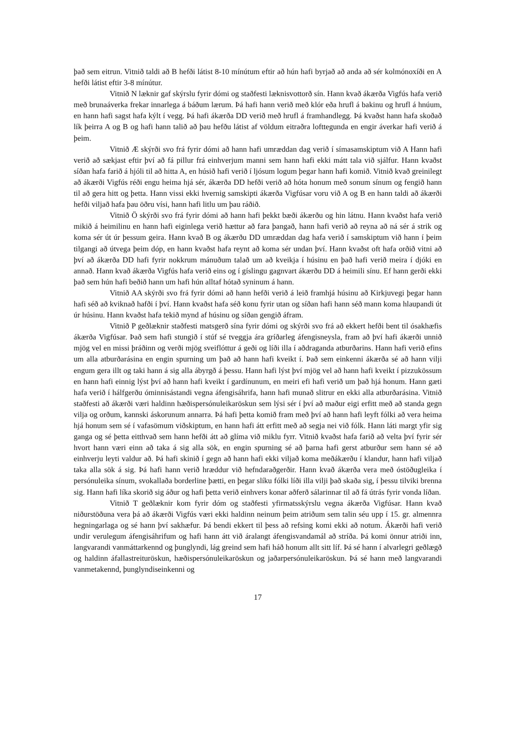það sem eitrun. Vitnið taldi að B hefði látist 8-10 mínútum eftir að hún hafi byrjað að anda að sér kolmónoxíði en A hefði látist eftir 3-8 mínútur.
Vitnið N læknir gaf skýrslu fyrir dómi og staðfesti læknisvottorð sín. Hann kvað ákærða Vigfús hafa verið með brunaáverka frekar innarlega á báðum lærum. Þá hafi hann verið með klór eða hrufl á bakinu og hrufl á hnúum, en hann hafi sagst hafa kýlt í vegg. Þá hafi ákærða DD verið með hrufl á framhandlegg. Þá kvaðst hann hafa skoðað lík þeirra A og B og hafi hann talið að þau hefðu látist af völdum eitraðra lofttegunda en engir áverkar hafi verið á þeim.
Vitnið Æ skýrði svo frá fyrir dómi að hann hafi umræddan dag verið í símasamskiptum við A Hann hafi verið að sækjast eftir því að fá pillur frá einhverjum manni sem hann hafi ekki mátt tala við sjálfur. Hann kvaðst síðan hafa farið á hjóli til að hitta A, en húsið hafi verið í ljósum logum þegar hann hafi komið. Vitnið kvað greinilegt að ákærði Vigfús réði engu heima hjá sér, ákærða DD hefði verið að hóta honum með sonum sínum og fengið hann til að gera hitt og þetta. Hann vissi ekki hvernig samskipti ákærða Vigfúsar voru við A og B en hann taldi að ákærði hefði viljað hafa þau öðru vísi, hann hafi litlu um þau ráðið.
Vitnið Ö skýrði svo frá fyrir dómi að hann hafi þekkt bæði ákærðu og hin látnu. Hann kvaðst hafa verið mikið á heimilinu en hann hafi eiginlega verið hættur að fara þangað, hann hafi verið að reyna að ná sér á strik og koma sér út úr þessum geira. Hann kvað B og ákærðu DD umræddan dag hafa verið í samskiptum við hann í þeim tilgangi að útvega þeim dóp, en hann kvaðst hafa reynt að koma sér undan því. Hann kvaðst oft hafa orðið vitni að því að ákærða DD hafi fyrir nokkrum mánuðum talað um að kveikja í húsinu en það hafi verið meira í djóki en annað. Hann kvað ákærða Vigfús hafa verið eins og í gíslingu gagnvart ákærðu DD á heimili sínu. Ef hann gerði ekki það sem hún hafi beðið hann um hafi hún alltaf hótað syninum á hann.
Vitnið AA skýrði svo frá fyrir dómi að hann hefði verið á leið framhjá húsinu að Kirkjuvegi þegar hann hafi séð að kviknað hafði í því. Hann kvaðst hafa séð konu fyrir utan og síðan hafi hann séð mann koma hlaupandi út úr húsinu. Hann kvaðst hafa tekið mynd af húsinu og síðan gengið áfram.
Vitnið P geðlæknir staðfesti matsgerð sína fyrir dómi og skýrði svo frá að ekkert hefði bent til ósakhæfis ákærða Vigfúsar. Það sem hafi stungið í stúf sé tveggja ára gríðarleg áfengisneysla, fram að því hafi ákærði unnið mjög vel en missi þráðinn og verði mjög sveiflóttur á geði og líði illa í aðdraganda atburðarins. Hann hafi verið efins um alla atburðarásina en engin spurning um það að hann hafi kveikt í. Það sem einkenni ákærða sé að hann vilji engum gera illt og taki hann á sig alla ábyrgð á þessu. Hann hafi lýst því mjög vel að hann hafi kveikt í pizzukössum en hann hafi einnig lýst því að hann hafi kveikt í gardínunum, en meiri efi hafi verið um það hjá honum. Hann gæti hafa verið í hálfgerðu óminnisástandi vegna áfengisáhrifa, hann hafi munað slitrur en ekki alla atburðarásina. Vitnið staðfesti að ákærði væri haldinn hæðispersónuleikaröskun sem lýsi sér í því að maður eigi erfitt með að standa gegn vilja og orðum, kannski áskorunum annarra. Þá hafi þetta komið fram með því að hann hafi leyft fólki að vera heima hjá honum sem sé í vafasömum viðskiptum, en hann hafi átt erfitt með að segja nei við fólk. Hann láti margt yfir sig ganga og sé þetta eitthvað sem hann hefði átt að glíma við miklu fyrr. Vitnið kvaðst hafa farið að velta því fyrir sér hvort hann væri einn að taka á sig alla sök, en engin spurning sé að þarna hafi gerst atburður sem hann sé að einhverju leyti valdur að. Þá hafi skinið í gegn að hann hafi ekki viljað koma meðákærðu í klandur, hann hafi viljað taka alla sök á sig. Þá hafi hann verið hræddur við hefndaraðgerðir. Hann kvað ákærða vera með óstöðugleika í persónuleika sínum, svokallaða borderline þætti, en þegar slíku fólki líði illa vilji það skaða sig, í þessu tilviki brenna sig. Hann hafi líka skorið sig áður og hafi þetta verið einhvers konar aðferð sálarinnar til að fá útrás fyrir vonda líðan.
Vitnið T geðlæknir kom fyrir dóm og staðfesti yfirmatsskýrslu vegna ákærða Vigfúsar. Hann kvað niðurstöðuna vera þá að ákærði Vigfús væri ekki haldinn neinum þeim atriðum sem talin séu upp í 15. gr. almennra hegningarlaga og sé hann því sakhæfur. Þá bendi ekkert til þess að refsing komi ekki að notum. Ákærði hafi verið undir verulegum áfengisáhrifum og hafi hann átt við áralangt áfengisvandamál að stríða. Þá komi önnur atriði inn, langvarandi vanmáttarkennd og þunglyndi, lág greind sem hafi háð honum allt sitt líf. Þá sé hann í alvarlegri geðlægð og haldinn áfallastreituröskun, hæðispersónuleikaröskun og jaðarpersónuleikaröskun. Þá sé hann með langvarandi vanmetakennd, þunglyndiseinkenni og
17